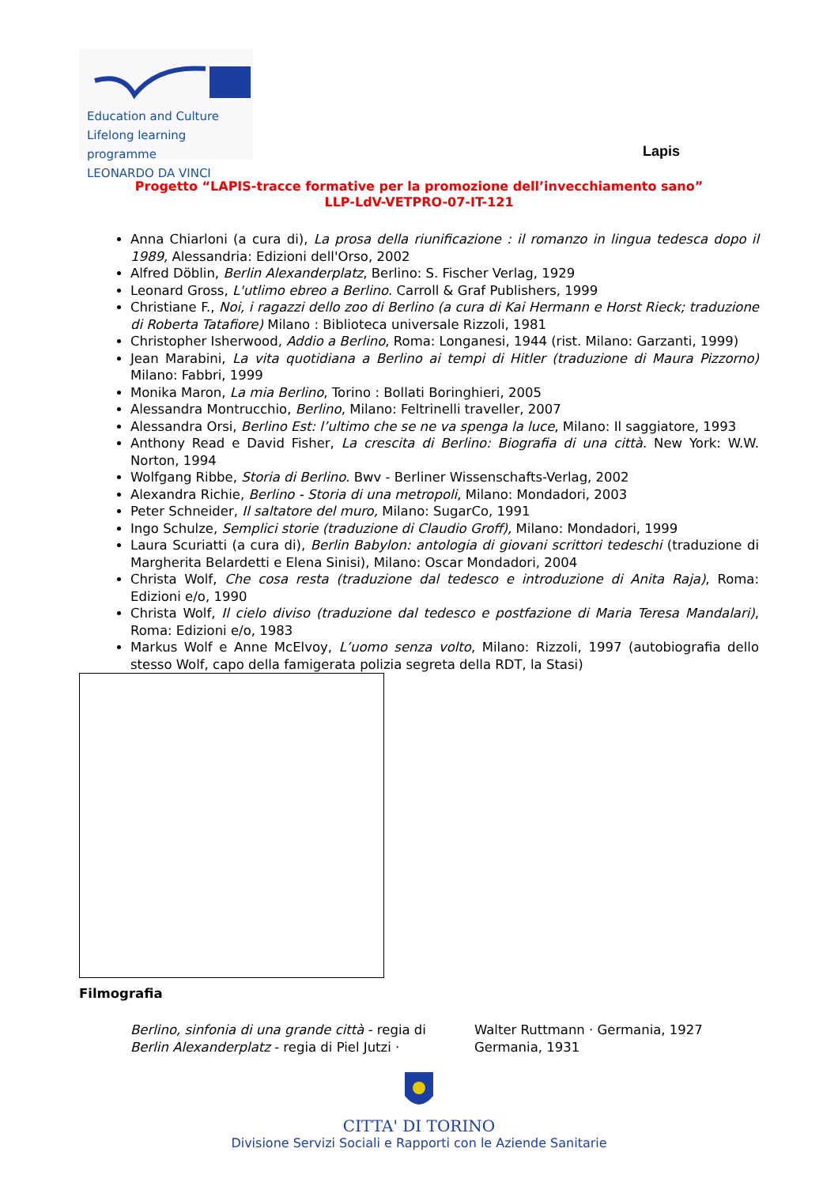Education and Culture
Lifelong learning programme
LEONARDO DA VINCI
Lapis
Progetto “LAPIS-tracce formative per la promozione dell’invecchiamento sano”
LLP-LdV-VETPRO-07-IT-121
Anna Chiarloni (a cura di), La prosa della riunificazione : il romanzo in lingua tedesca dopo il 1989, Alessandria: Edizioni dell'Orso, 2002
Alfred Döblin, Berlin Alexanderplatz, Berlino: S. Fischer Verlag, 1929
Leonard Gross, L'utlimo ebreo a Berlino. Carroll & Graf Publishers, 1999
Christiane F., Noi, i ragazzi dello zoo di Berlino (a cura di Kai Hermann e Horst Rieck; traduzione di Roberta Tatafiore) Milano : Biblioteca universale Rizzoli, 1981
Christopher Isherwood, Addio a Berlino, Roma: Longanesi, 1944 (rist. Milano: Garzanti, 1999)
Jean Marabini, La vita quotidiana a Berlino ai tempi di Hitler (traduzione di Maura Pizzorno) Milano: Fabbri, 1999
Monika Maron, La mia Berlino, Torino : Bollati Boringhieri, 2005
Alessandra Montrucchio, Berlino, Milano: Feltrinelli traveller, 2007
Alessandra Orsi, Berlino Est: l’ultimo che se ne va spenga la luce, Milano: Il saggiatore, 1993
Anthony Read e David Fisher, La crescita di Berlino: Biografia di una città. New York: W.W. Norton, 1994
Wolfgang Ribbe, Storia di Berlino. Bwv - Berliner Wissenschafts-Verlag, 2002
Alexandra Richie, Berlino - Storia di una metropoli, Milano: Mondadori, 2003
Peter Schneider, Il saltatore del muro, Milano: SugarCo, 1991
Ingo Schulze, Semplici storie (traduzione di Claudio Groff), Milano: Mondadori, 1999
Laura Scuriatti (a cura di), Berlin Babylon: antologia di giovani scrittori tedeschi (traduzione di Margherita Belardetti e Elena Sinisi), Milano: Oscar Mondadori, 2004
Christa Wolf, Che cosa resta (traduzione dal tedesco e introduzione di Anita Raja), Roma: Edizioni e/o, 1990
Christa Wolf, Il cielo diviso (traduzione dal tedesco e postfazione di Maria Teresa Mandalari), Roma: Edizioni e/o, 1983
Markus Wolf e Anne McElvoy, L’uomo senza volto, Milano: Rizzoli, 1997 (autobiografia dello stesso Wolf, capo della famigerata polizia segreta della RDT, la Stasi)
Filmografia
Berlino, sinfonia di una grande città - regia di Walter Ruttmann · Germania, 1927
Berlin Alexanderplatz - regia di Piel Jutzi · Germania, 1931
CITTA' DI TORINO
Divisione Servizi Sociali e Rapporti con le Aziende Sanitarie